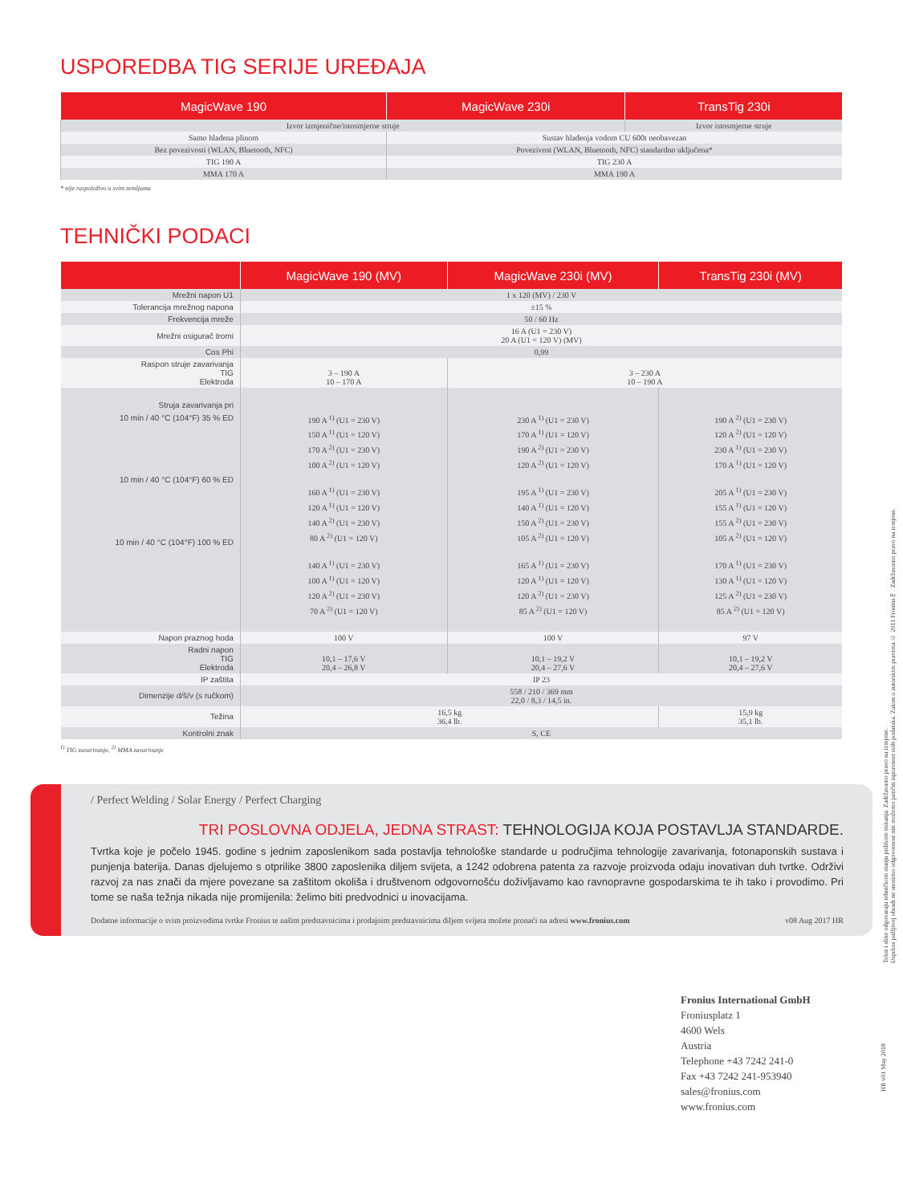USPOREDBA TIG SERIJE UREĐAJA
| MagicWave 190 | MagicWave 230i | TransTig 230i |
| --- | --- | --- |
| Izvor izmjenične/istosmjerne struje | | Izvor istosmjerne struje |
| Samo hlađena plinom | Sustav hlađenja vodom CU 600t neobavezan | |
| Bez povezivosti (WLAN, Bluetooth, NFC) | Povezivost (WLAN, Bluetooth, NFC) standardno uključena* | |
| TIG 190 A | TIG 230 A | |
| MMA 170 A | MMA 190 A | |
* nije raspoloživo u svim zemljama
TEHNIČKI PODACI
| | MagicWave 190 (MV) | MagicWave 230i (MV) | TransTig 230i (MV) |
| --- | --- | --- | --- |
| Mrežni napon U1 | 1 x 120 (MV) / 230 V | | |
| Tolerancija mrežnog napona | ±15 % | | |
| Frekvencija mreže | 50 / 60 Hz | | |
| Mrežni osigurač tromi | 16 A (U1 = 230 V) 20 A (U1 = 120 V) (MV) | | |
| Cos Phi | 0,99 | | |
| Raspon struje zavarivanja TIG Elektroda | 3 – 190 A 10 – 170 A | 3 – 230 A 10 – 190 A | |
| Struja zavarivanja pri 10 min / 40 °C (104°F) 35 % ED 10 min / 40 °C (104°F) 60 % ED 10 min / 40 °C (104°F) 100 % ED | 190 A <sup>1)</sup> (U1 = 230 V) 150 A <sup>1)</sup> (U1 = 120 V) 170 A <sup>2)</sup> (U1 = 230 V) 100 A <sup>2)</sup> (U1 = 120 V) 160 A <sup>1)</sup> (U1 = 230 V) 120 A <sup>1)</sup> (U1 = 120 V) 140 A <sup>2)</sup> (U1 = 230 V) 80 A <sup>2)</sup> (U1 = 120 V) 140 A <sup>1)</sup> (U1 = 230 V) 100 A <sup>1)</sup> (U1 = 120 V) 120 A <sup>2)</sup> (U1 = 230 V) 70 A <sup>2)</sup> (U1 = 120 V) | 230 A <sup>1)</sup> (U1 = 230 V) 170 A <sup>1)</sup> (U1 = 120 V) 190 A <sup>2)</sup> (U1 = 230 V) 120 A <sup>2)</sup> (U1 = 120 V) 195 A <sup>1)</sup> (U1 = 230 V) 140 A <sup>1)</sup> (U1 = 120 V) 150 A <sup>2)</sup> (U1 = 230 V) 105 A <sup>2)</sup> (U1 = 120 V) 165 A <sup>1)</sup> (U1 = 230 V) 120 A <sup>1)</sup> (U1 = 120 V) 120 A <sup>2)</sup> (U1 = 230 V) 85 A <sup>2)</sup> (U1 = 120 V) | 190 A <sup>2)</sup> (U1 = 230 V) 120 A <sup>2)</sup> (U1 = 120 V) 230 A <sup>1)</sup> (U1 = 230 V) 170 A <sup>1)</sup> (U1 = 120 V) 205 A <sup>1)</sup> (U1 = 230 V) 155 A <sup>1)</sup> (U1 = 120 V) 155 A <sup>2)</sup> (U1 = 230 V) 105 A <sup>2)</sup> (U1 = 120 V) 170 A <sup>1)</sup> (U1 = 230 V) 130 A <sup>1)</sup> (U1 = 120 V) 125 A <sup>2)</sup> (U1 = 230 V) 85 A <sup>2)</sup> (U1 = 120 V) |
| Napon praznog hoda | 100 V | 100 V | 97 V |
| Radni napon TIG Elektroda | 10,1 – 17,6 V 20,4 – 26,8 V | 10,1 – 19,2 V 20,4 – 27,6 V | 10,1 – 19,2 V 20,4 – 27,6 V |
| IP zaštita | IP 23 | | |
| Dimenzije d/š/v (s ručkom) | 558 / 210 / 369 mm 22,0 / 8,3 / 14,5 in. | | |
| Težina | 16,5 kg 36,4 lb. | | 15,9 kg 35,1 lb. |
| Kontrolni znak | S, CE | | |
<sup>1)</sup> TIG zavarivanje, <sup>2)</sup> MMA zavarivanje
/ Perfect Welding / Solar Energy / Perfect Charging
TRI POSLOVNA ODJELA, JEDNA STRAST: TEHNOLOGIJA KOJA POSTAVLJA STANDARDE.
Tvrtka koje je počelo 1945. godine s jednim zaposlenikom sada postavlja tehnološke standarde u područjima tehnologije zavarivanja, fotonaponskih sustava i punjenja baterija. Danas djelujemo s otprilike 3800 zaposlenika diljem svijeta, a 1242 odobrena patenta za razvoje proizvoda odaju inovativan duh tvrtke. Održivi razvoj za nas znači da mjere povezane sa zaštitom okoliša i društvenom odgovornošću doživljavamo kao ravnopravne gospodarskima te ih tako i provodimo. Pri tome se naša težnja nikada nije promijenila: želimo biti predvodnici u inovacijama.
Dodatne informacije o svim proizvodima tvrtke Fronius te našim predstavnicima i prodajnim predstavnicima diljem svijeta možete pronaći na adresi www.fronius.com v08 Aug 2017 HR
Fronius International GmbH
Froniusplatz 1
4600 Wels
Austria
Telephone +43 7242 241-0
Fax +43 7242 241-953940
sales@fronius.com
www.fronius.com
Tekst i slike odgovaraju tehničkom stanju prilikom tiskanja. Zadržavamo pravo na izmjene.
Usprkos pažljivoj obradi ne snosimo odgovornost niti možemo jamčiti ispravnost svih podataka. Zakon o autorskim pravima © 2011 Fronius™. Zadržavamo pravo na izmjene.
HR v01 May 2018